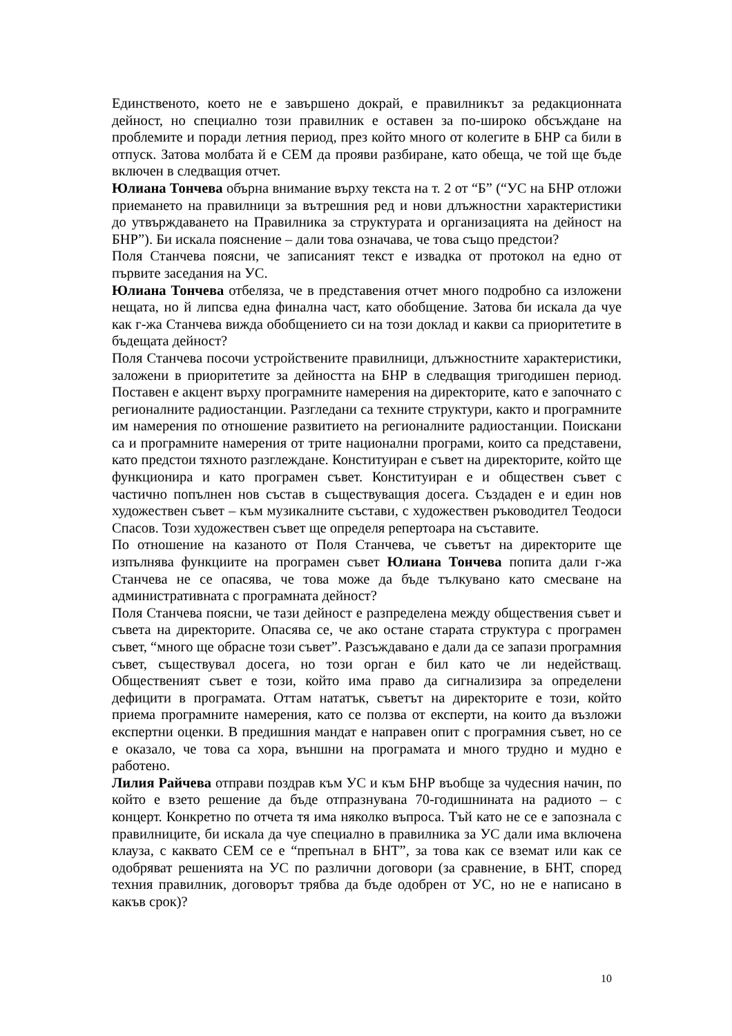Единственото, което не е завършено докрай, е правилникът за редакционната дейност, но специално този правилник е оставен за по-широко обсъждане на проблемите и поради летния период, през който много от колегите в БНР са били в отпуск. Затова молбата й е СЕМ да прояви разбиране, като обеща, че той ще бъде включен в следващия отчет.
Юлиана Тончева обърна внимание върху текста на т. 2 от “Б” (“УС на БНР отложи приемането на правилници за вътрешния ред и нови длъжностни характеристики до утвърждаването на Правилника за структурата и организацията на дейност на БНР”). Би искала пояснение – дали това означава, че това също предстои?
Поля Станчева поясни, че записаният текст е извадка от протокол на едно от първите заседания на УС.
Юлиана Тончева отбеляза, че в представения отчет много подробно са изложени нещата, но й липсва една финална част, като обобщение. Затова би искала да чуе как г-жа Станчева вижда обобщението си на този доклад и какви са приоритетите в бъдещата дейност?
Поля Станчева посочи устройствените правилници, длъжностните характеристики, заложени в приоритетите за дейността на БНР в следващия тригодишен период. Поставен е акцент върху програмните намерения на директорите, като е започнато с регионалните радиостанции. Разгледани са техните структури, както и програмните им намерения по отношение развитието на регионалните радиостанции. Поискани са и програмните намерения от трите национални програми, които са представени, като предстои тяхното разглеждане. Конституиран е съвет на директорите, който ще функционира и като програмен съвет. Конституиран е и обществен съвет с частично попълнен нов състав в съществуващия досега. Създаден е и един нов художествен съвет – към музикалните състави, с художествен ръководител Теодоси Спасов. Този художествен съвет ще определя репертоара на съставите.
По отношение на казаното от Поля Станчева, че съветът на директорите ще изпълнява функциите на програмен съвет Юлиана Тончева попита дали г-жа Станчева не се опасява, че това може да бъде тълкувано като смесване на административната с програмната дейност?
Поля Станчева поясни, че тази дейност е разпределена между обществения съвет и съвета на директорите. Опасява се, че ако остане старата структура с програмен съвет, “много ще обрасне този съвет”. Разсъждавано е дали да се запази програмния съвет, съществувал досега, но този орган е бил като че ли недействащ. Общественият съвет е този, който има право да сигнализира за определени дефицити в програмата. Оттам нататък, съветът на директорите е този, който приема програмните намерения, като се ползва от експерти, на които да възложи експертни оценки. В предишния мандат е направен опит с програмния съвет, но се е оказало, че това са хора, външни на програмата и много трудно и мудно е работено.
Лилия Райчева отправи поздрав към УС и към БНР въобще за чудесния начин, по който е взето решение да бъде отпразнувана 70-годишнината на радиото – с концерт. Конкретно по отчета тя има няколко въпроса. Тъй като не се е запознала с правилниците, би искала да чуе специално в правилника за УС дали има включена клауза, с каквато СЕМ се е “препънал в БНТ”, за това как се вземат или как се одобряват решенията на УС по различни договори (за сравнение, в БНТ, според техния правилник, договорът трябва да бъде одобрен от УС, но не е написано в какъв срок)?
10